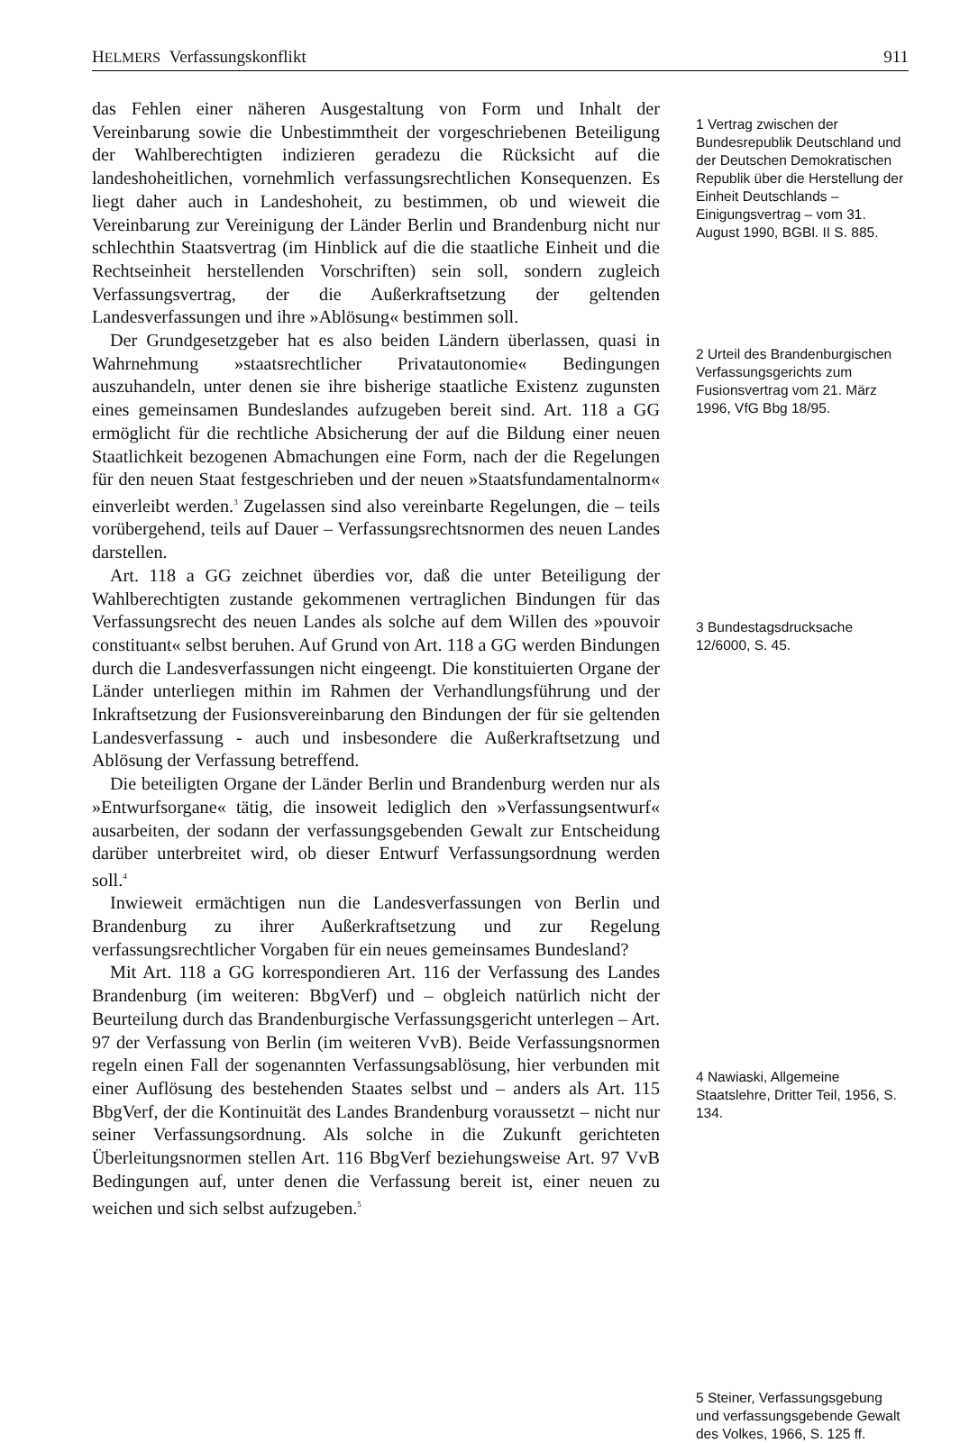HELMERS Verfassungskonflikt 911
das Fehlen einer näheren Ausgestaltung von Form und Inhalt der Vereinbarung sowie die Unbestimmtheit der vorgeschriebenen Beteiligung der Wahlberechtigten indizieren geradezu die Rücksicht auf die landeshoheitlichen, vornehmlich verfassungsrechtlichen Konsequenzen. Es liegt daher auch in Landeshoheit, zu bestimmen, ob und wieweit die Vereinbarung zur Vereinigung der Länder Berlin und Brandenburg nicht nur schlechthin Staatsvertrag (im Hinblick auf die die staatliche Einheit und die Rechtseinheit herstellenden Vorschriften) sein soll, sondern zugleich Verfassungsvertrag, der die Außerkraftsetzung der geltenden Landesverfassungen und ihre »Ablösung« bestimmen soll.
Der Grundgesetzgeber hat es also beiden Ländern überlassen, quasi in Wahrnehmung »staatsrechtlicher Privatautonomie« Bedingungen auszuhandeln, unter denen sie ihre bisherige staatliche Existenz zugunsten eines gemeinsamen Bundeslandes aufzugeben bereit sind. Art. 118 a GG ermöglicht für die rechtliche Absicherung der auf die Bildung einer neuen Staatlichkeit bezogenen Abmachungen eine Form, nach der die Regelungen für den neuen Staat festgeschrieben und der neuen »Staatsfundamentalnorm« einverleibt werden.<sup>3</sup> Zugelassen sind also vereinbarte Regelungen, die – teils vorübergehend, teils auf Dauer – Verfassungsrechtsnormen des neuen Landes darstellen.
Art. 118 a GG zeichnet überdies vor, daß die unter Beteiligung der Wahlberechtigten zustande gekommenen vertraglichen Bindungen für das Verfassungsrecht des neuen Landes als solche auf dem Willen des »pouvoir constituant« selbst beruhen. Auf Grund von Art. 118 a GG werden Bindungen durch die Landesverfassungen nicht eingeengt. Die konstituierten Organe der Länder unterliegen mithin im Rahmen der Verhandlungsführung und der Inkraftsetzung der Fusionsvereinbarung den Bindungen der für sie geltenden Landesverfassung - auch und insbesondere die Außerkraftsetzung und Ablösung der Verfassung betreffend.
Die beteiligten Organe der Länder Berlin und Brandenburg werden nur als »Entwurfsorgane« tätig, die insoweit lediglich den »Verfassungsentwurf« ausarbeiten, der sodann der verfassungsgebenden Gewalt zur Entscheidung darüber unterbreitet wird, ob dieser Entwurf Verfassungsordnung werden soll.<sup>4</sup>
Inwieweit ermächtigen nun die Landesverfassungen von Berlin und Brandenburg zu ihrer Außerkraftsetzung und zur Regelung verfassungsrechtlicher Vorgaben für ein neues gemeinsames Bundesland?
Mit Art. 118 a GG korrespondieren Art. 116 der Verfassung des Landes Brandenburg (im weiteren: BbgVerf) und – obgleich natürlich nicht der Beurteilung durch das Brandenburgische Verfassungsgericht unterlegen – Art. 97 der Verfassung von Berlin (im weiteren VvB). Beide Verfassungsnormen regeln einen Fall der sogenannten Verfassungsablösung, hier verbunden mit einer Auflösung des bestehenden Staates selbst und – anders als Art. 115 BbgVerf, der die Kontinuität des Landes Brandenburg voraussetzt – nicht nur seiner Verfassungsordnung. Als solche in die Zukunft gerichteten Überleitungsnormen stellen Art. 116 BbgVerf beziehungsweise Art. 97 VvB Bedingungen auf, unter denen die Verfassung bereit ist, einer neuen zu weichen und sich selbst aufzugeben.<sup>5</sup>
1 Vertrag zwischen der Bundesrepublik Deutschland und der Deutschen Demokratischen Republik über die Herstellung der Einheit Deutschlands – Einigungsvertrag – vom 31. August 1990, BGBl. II S. 885.
2 Urteil des Brandenburgischen Verfassungsgerichts zum Fusionsvertrag vom 21. März 1996, VfG Bbg 18/95.
3 Bundestagsdrucksache 12/6000, S. 45.
4 Nawiaski, Allgemeine Staatslehre, Dritter Teil, 1956, S. 134.
5 Steiner, Verfassungsgebung und verfassungsgebende Gewalt des Volkes, 1966, S. 125 ff.